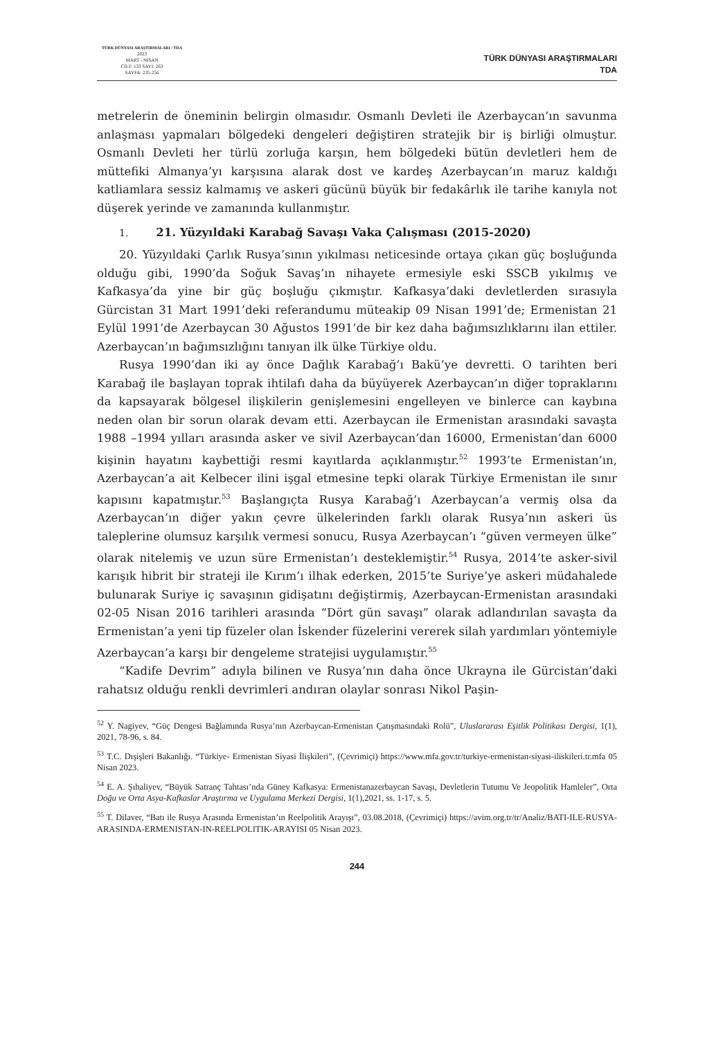TÜRK DÜNYASI ARAŞTIRMALARI / TDA
2023
MART - NİSAN
CİLT: 133 SAYI: 263
SAYFA: 235-256
TÜRK DÜNYASI ARAŞTIRMALARI
TDA
metrelerin de öneminin belirgin olmasıdır. Osmanlı Devleti ile Azerbaycan’ın savunma anlaşması yapmaları bölgedeki dengeleri değiştiren stratejik bir iş birliği olmuştur. Osmanlı Devleti her türlü zorluğa karşın, hem bölgedeki bütün devletleri hem de müttefiki Almanya’yı karşısına alarak dost ve kardeş Azerbaycan’ın maruz kaldığı katliamlara sessiz kalmamış ve askeri gücünü büyük bir fedakârlık ile tarihe kanıyla not düşerek yerinde ve zamanında kullanmıştır.
1. 21. Yüzyıldaki Karabağ Savaşı Vaka Çalışması (2015-2020)
20. Yüzyıldaki Çarlık Rusya’sının yıkılması neticesinde ortaya çıkan güç boşluğunda olduğu gibi, 1990’da Soğuk Savaş’ın nihayete ermesiyle eski SSCB yıkılmış ve Kafkasya’da yine bir güç boşluğu çıkmıştır. Kafkasya’daki devletlerden sırasıyla Gürcistan 31 Mart 1991’deki referandumu müteakip 09 Nisan 1991’de; Ermenistan 21 Eylül 1991’de Azerbaycan 30 Ağustos 1991’de bir kez daha bağımsızlıklarını ilan ettiler. Azerbaycan’ın bağımsızlığını tanıyan ilk ülke Türkiye oldu.
Rusya 1990’dan iki ay önce Dağlık Karabağ’ı Bakü’ye devretti. O tarihten beri Karabağ ile başlayan toprak ihtilafı daha da büyüyerek Azerbaycan’ın diğer topraklarını da kapsayarak bölgesel ilişkilerin genişlemesini engelleyen ve binlerce can kaybına neden olan bir sorun olarak devam etti. Azerbaycan ile Ermenistan arasındaki savaşta 1988 –1994 yılları arasında asker ve sivil Azerbaycan’dan 16000, Ermenistan’dan 6000 kişinin hayatını kaybettiği resmi kayıtlarda açıklanmıştır.<sup>52</sup> 1993’te Ermenistan’ın, Azerbaycan’a ait Kelbecer ilini işgal etmesine tepki olarak Türkiye Ermenistan ile sınır kapısını kapatmıştır.<sup>53</sup> Başlangıçta Rusya Karabağ’ı Azerbaycan’a vermiş olsa da Azerbaycan’ın diğer yakın çevre ülkelerinden farklı olarak Rusya’nın askeri üs taleplerine olumsuz karşılık vermesi sonucu, Rusya Azerbaycan’ı “güven vermeyen ülke” olarak nitelemiş ve uzun süre Ermenistan’ı desteklemiştir.<sup>54</sup> Rusya, 2014’te asker-sivil karışık hibrit bir strateji ile Kırım’ı ilhak ederken, 2015’te Suriye’ye askeri müdahalede bulunarak Suriye iç savaşının gidişatını değiştirmiş, Azerbaycan-Ermenistan arasındaki 02-05 Nisan 2016 tarihleri arasında “Dört gün savaşı” olarak adlandırılan savaşta da Ermenistan’a yeni tip füzeler olan İskender füzelerini vererek silah yardımları yöntemiyle Azerbaycan’a karşı bir dengeleme stratejisi uygulamıştır.<sup>55</sup>
“Kadife Devrim” adıyla bilinen ve Rusya’nın daha önce Ukrayna ile Gürcistan’daki rahatsız olduğu renkli devrimleri andıran olaylar sonrası Nikol Paşin-
<sup>52</sup> Y. Nagiyev, “Güç Dengesi Bağlamında Rusya’nın Azerbaycan-Ermenistan Çatışmasındaki Rolü”, Uluslararası Eşitlik Politikası Dergisi, 1(1), 2021, 78-96, s. 84.
<sup>53</sup> T.C. Dışişleri Bakanlığı. “Türkiye- Ermenistan Siyasi İlişkileri”, (Çevrimiçi) https://www.mfa.gov.tr/turkiye-ermenistan-siyasi-iliskileri.tr.mfa 05 Nisan 2023.
<sup>54</sup> E. A. Şıhaliyev, “Büyük Satranç Tahtası’nda Güney Kafkasya: Ermenistanazerbaycan Savaşı, Devletlerin Tutumu Ve Jeopolitik Hamleler”, Orta Doğu ve Orta Asya-Kafkaslar Araştırma ve Uygulama Merkezi Dergisi, 1(1),2021, ss. 1-17, s. 5.
<sup>55</sup> T. Dilaver, “Batı ile Rusya Arasında Ermenistan’ın Reelpolitik Arayışı”, 03.08.2018, (Çevrimiçi) https://avim.org.tr/tr/Analiz/BATI-ILE-RUSYA-ARASINDA-ERMENISTAN-IN-REELPOLITIK-ARAYISI 05 Nisan 2023.
244